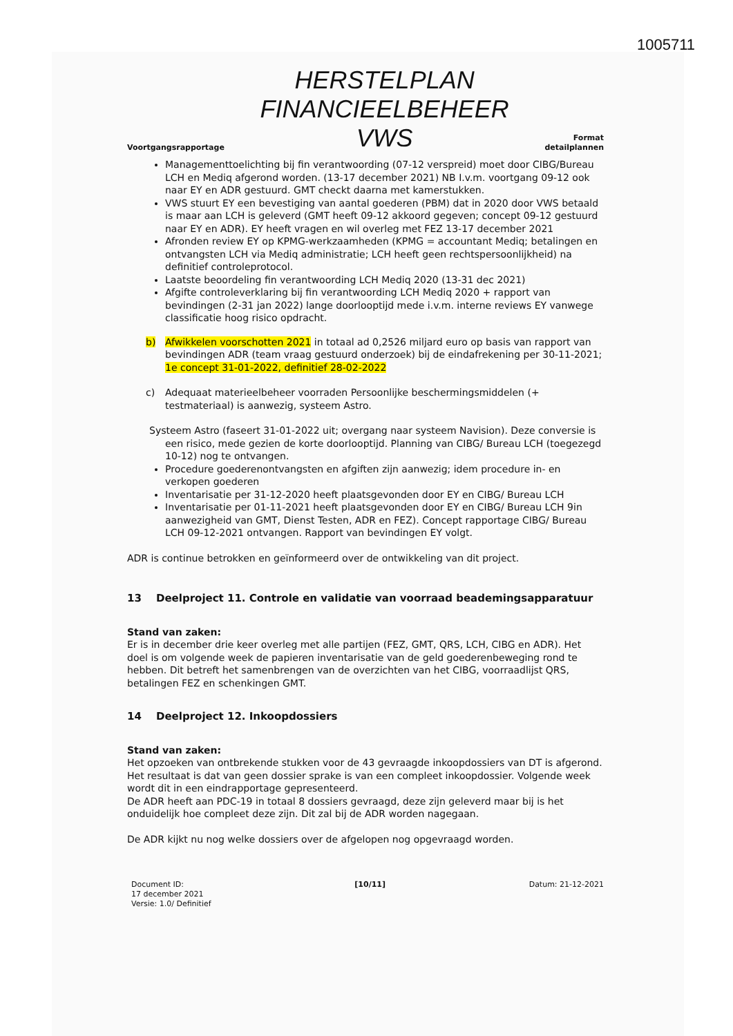1005711
Voortgangsrapportage
HERSTELPLAN
FINANCIEELBEHEER
VWS
Format
detailplannen
Managementtoelichting bij fin verantwoording (07-12 verspreid) moet door CIBG/Bureau LCH en Mediq afgerond worden. (13-17 december 2021) NB I.v.m. voortgang 09-12 ook naar EY en ADR gestuurd. GMT checkt daarna met kamerstukken.
VWS stuurt EY een bevestiging van aantal goederen (PBM) dat in 2020 door VWS betaald is maar aan LCH is geleverd (GMT heeft 09-12 akkoord gegeven; concept 09-12 gestuurd naar EY en ADR). EY heeft vragen en wil overleg met FEZ 13-17 december 2021
Afronden review EY op KPMG-werkzaamheden (KPMG = accountant Mediq; betalingen en ontvangsten LCH via Mediq administratie; LCH heeft geen rechtspersoonlijkheid) na definitief controleprotocol.
Laatste beoordeling fin verantwoording LCH Mediq 2020 (13-31 dec 2021)
Afgifte controleverklaring bij fin verantwoording LCH Mediq 2020 + rapport van bevindingen (2-31 jan 2022) lange doorlooptijd mede i.v.m. interne reviews EY vanwege classificatie hoog risico opdracht.
b) Afwikkelen voorschotten 2021 in totaal ad 0,2526 miljard euro op basis van rapport van bevindingen ADR (team vraag gestuurd onderzoek) bij de eindafrekening per 30-11-2021; 1e concept 31-01-2022, definitief 28-02-2022
c) Adequaat materieelbeheer voorraden Persoonlijke beschermingsmiddelen (+ testmateriaal) is aanwezig, systeem Astro.
Systeem Astro (faseert 31-01-2022 uit; overgang naar systeem Navision). Deze conversie is een risico, mede gezien de korte doorlooptijd. Planning van CIBG/ Bureau LCH (toegezegd 10-12) nog te ontvangen.
Procedure goederenontvangsten en afgiften zijn aanwezig; idem procedure in- en verkopen goederen
Inventarisatie per 31-12-2020 heeft plaatsgevonden door EY en CIBG/ Bureau LCH
Inventarisatie per 01-11-2021 heeft plaatsgevonden door EY en CIBG/ Bureau LCH 9in aanwezigheid van GMT, Dienst Testen, ADR en FEZ). Concept rapportage CIBG/ Bureau LCH 09-12-2021 ontvangen. Rapport van bevindingen EY volgt.
ADR is continue betrokken en geïnformeerd over de ontwikkeling van dit project.
13 Deelproject 11. Controle en validatie van voorraad beademingsapparatuur
Stand van zaken:
Er is in december drie keer overleg met alle partijen (FEZ, GMT, QRS, LCH, CIBG en ADR). Het doel is om volgende week de papieren inventarisatie van de geld goederenbeweging rond te hebben. Dit betreft het samenbrengen van de overzichten van het CIBG, voorraadlijst QRS, betalingen FEZ en schenkingen GMT.
14 Deelproject 12. Inkoopdossiers
Stand van zaken:
Het opzoeken van ontbrekende stukken voor de 43 gevraagde inkoopdossiers van DT is afgerond. Het resultaat is dat van geen dossier sprake is van een compleet inkoopdossier. Volgende week wordt dit in een eindrapportage gepresenteerd.
De ADR heeft aan PDC-19 in totaal 8 dossiers gevraagd, deze zijn geleverd maar bij is het onduidelijk hoe compleet deze zijn. Dit zal bij de ADR worden nagegaan.
De ADR kijkt nu nog welke dossiers over de afgelopen nog opgevraagd worden.
Document ID:
17 december 2021
Versie: 1.0/ Definitief
[10/11] Datum: 21-12-2021